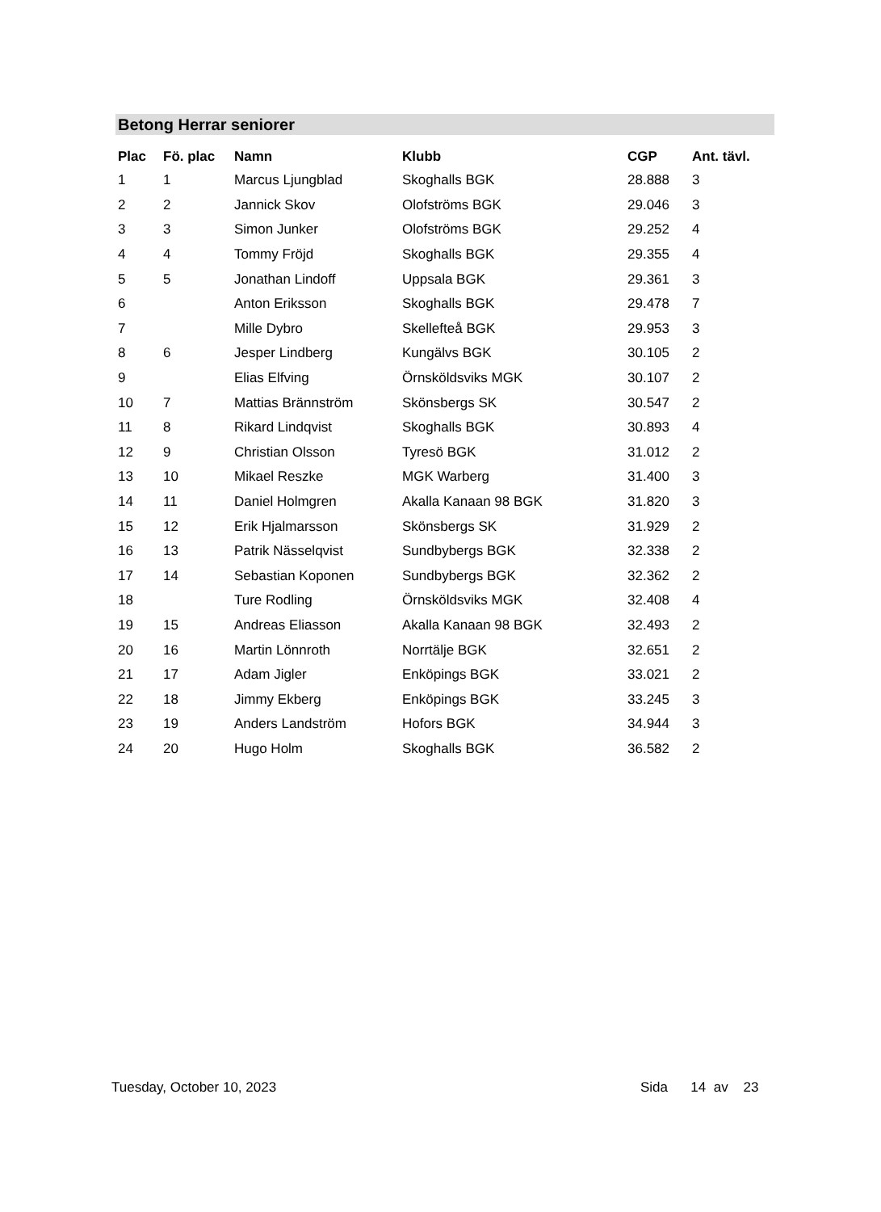Betong Herrar seniorer
| Plac | Fö. plac | Namn | Klubb | CGP | Ant. tävl. |
| --- | --- | --- | --- | --- | --- |
| 1 | 1 | Marcus Ljungblad | Skoghalls BGK | 28.888 | 3 |
| 2 | 2 | Jannick Skov | Olofströms BGK | 29.046 | 3 |
| 3 | 3 | Simon Junker | Olofströms BGK | 29.252 | 4 |
| 4 | 4 | Tommy Fröjd | Skoghalls BGK | 29.355 | 4 |
| 5 | 5 | Jonathan Lindoff | Uppsala BGK | 29.361 | 3 |
| 6 | | Anton Eriksson | Skoghalls BGK | 29.478 | 7 |
| 7 | | Mille Dybro | Skellefteå BGK | 29.953 | 3 |
| 8 | 6 | Jesper Lindberg | Kungälvs BGK | 30.105 | 2 |
| 9 | | Elias Elfving | Örnsköldsviks MGK | 30.107 | 2 |
| 10 | 7 | Mattias Brännström | Skönsbergs SK | 30.547 | 2 |
| 11 | 8 | Rikard Lindqvist | Skoghalls BGK | 30.893 | 4 |
| 12 | 9 | Christian Olsson | Tyresö BGK | 31.012 | 2 |
| 13 | 10 | Mikael Reszke | MGK Warberg | 31.400 | 3 |
| 14 | 11 | Daniel Holmgren | Akalla Kanaan 98 BGK | 31.820 | 3 |
| 15 | 12 | Erik Hjalmarsson | Skönsbergs SK | 31.929 | 2 |
| 16 | 13 | Patrik Nässelqvist | Sundbybergs BGK | 32.338 | 2 |
| 17 | 14 | Sebastian Koponen | Sundbybergs BGK | 32.362 | 2 |
| 18 | | Ture Rodling | Örnsköldsviks MGK | 32.408 | 4 |
| 19 | 15 | Andreas Eliasson | Akalla Kanaan 98 BGK | 32.493 | 2 |
| 20 | 16 | Martin Lönnroth | Norrtälje BGK | 32.651 | 2 |
| 21 | 17 | Adam Jigler | Enköpings BGK | 33.021 | 2 |
| 22 | 18 | Jimmy Ekberg | Enköpings BGK | 33.245 | 3 |
| 23 | 19 | Anders Landström | Hofors BGK | 34.944 | 3 |
| 24 | 20 | Hugo Holm | Skoghalls BGK | 36.582 | 2 |
Tuesday, October 10, 2023 Sida 14 av 23